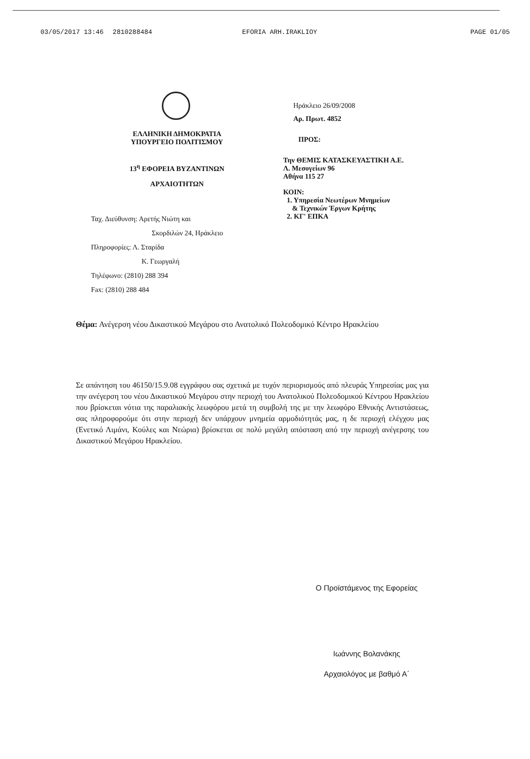03/05/2017 13:46 2810288484 EFORIA ARH.IRAKLIOY PAGE 01/05
ΕΛΛΗΝΙΚΗ ΔΗΜΟΚΡΑΤΙΑ
ΥΠΟΥΡΓΕΙΟ ΠΟΛΙΤΙΣΜΟΥ
13<sup>η</sup> ΕΦΟΡΕΙΑ ΒΥΖΑΝΤΙΝΩΝ
ΑΡΧΑΙΟΤΗΤΩΝ
Ταχ. Διεύθυνση: Αρετής Νιώτη και
Σκορδιλών 24, Ηράκλειο
Πληροφορίες: Λ. Σταρίδα
Κ. Γεωργαλή
Τηλέφωνο: (2810) 288 394
Fax: (2810) 288 484
Ηράκλειο 26/09/2008
Αρ. Πρωτ. 4852
ΠΡΟΣ:
Την ΘΕΜΙΣ ΚΑΤΑΣΚΕΥΑΣΤΙΚΗ Α.Ε.
Λ. Μεσογείων 96
Αθήνα 115 27
ΚΟΙΝ:
1. Υπηρεσία Νεωτέρων Μνημείων
& Τεχνικών Έργων Κρήτης
2. ΚΓ' ΕΠΚΑ
Θέμα: Ανέγερση νέου Δικαστικού Μεγάρου στο Ανατολικό Πολεοδομικό Κέντρο Ηρακλείου
Σε απάντηση του 46150/15.9.08 εγγράφου σας σχετικά με τυχόν περιορισμούς από πλευράς Υπηρεσίας μας για την ανέγερση του νέου Δικαστικού Μεγάρου στην περιοχή του Ανατολικού Πολεοδομικού Κέντρου Ηρακλείου που βρίσκεται νότια της παραλιακής λεωφόρου μετά τη συμβολή της με την λεωφόρο Εθνικής Αντιστάσεως, σας πληροφορούμε ότι στην περιοχή δεν υπάρχουν μνημεία αρμοδιότητάς μας, η δε περιοχή ελέγχου μας (Ενετικό Λιμάνι, Κούλες και Νεώρια) βρίσκεται σε πολύ μεγάλη απόσταση από την περιοχή ανέγερσης του Δικαστικού Μεγάρου Ηρακλείου.
Ο Προϊστάμενος της Εφορείας
Ιωάννης Βολανάκης
Αρχαιολόγος με βαθμό Α΄